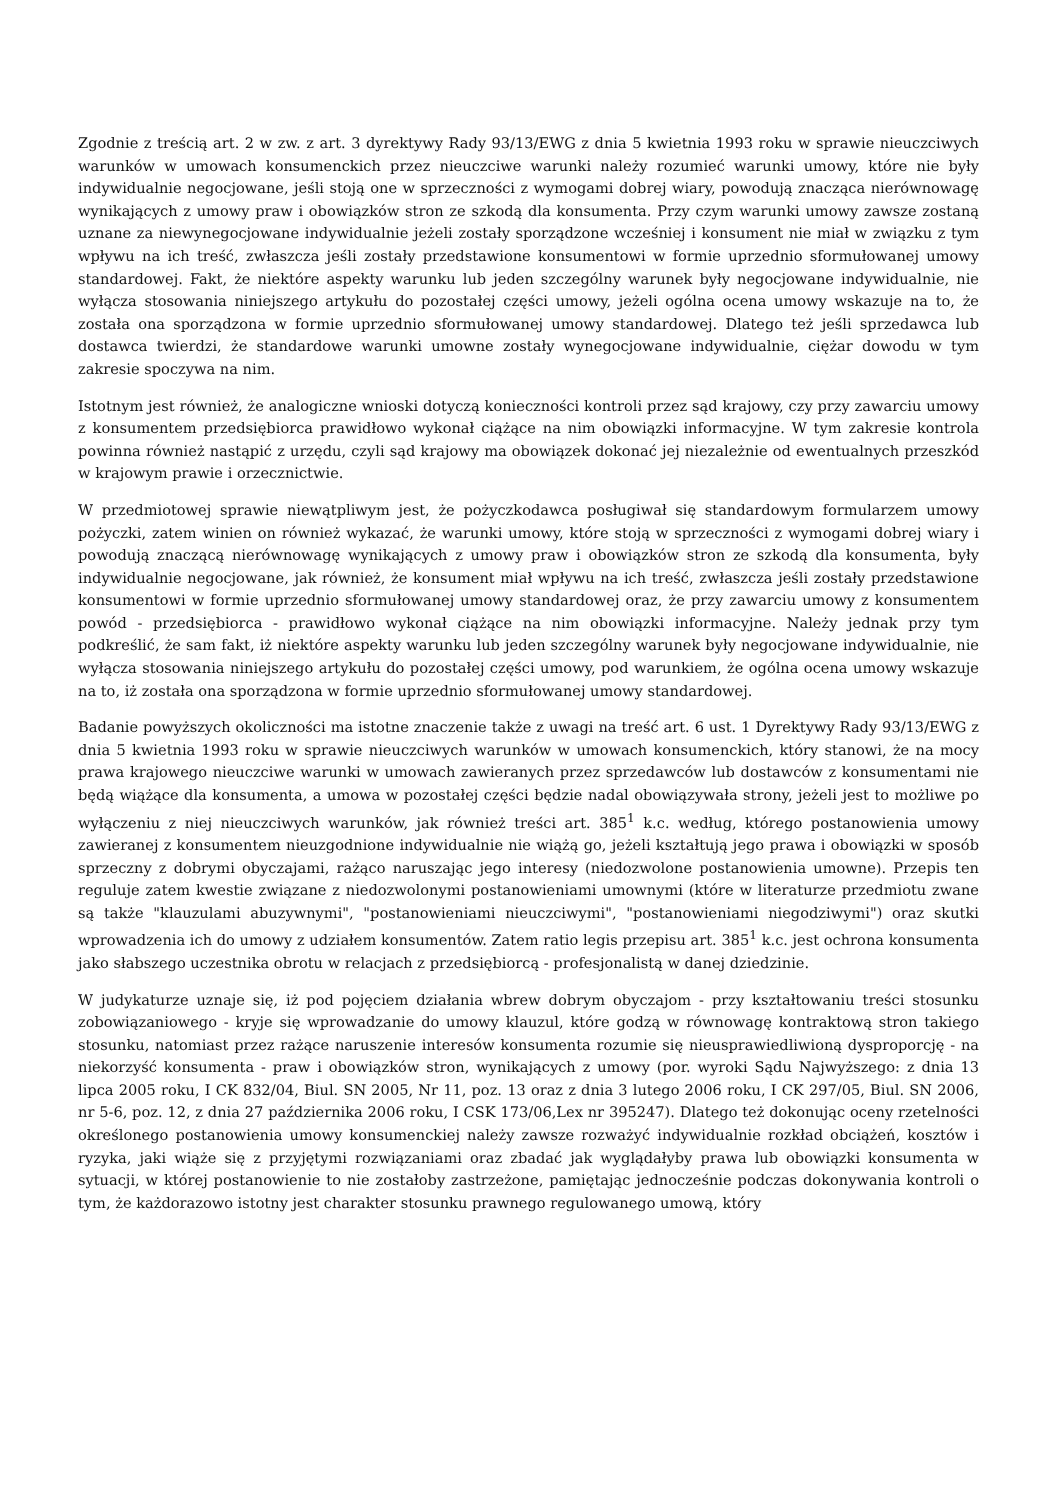Zgodnie z treścią art. 2 w zw. z art. 3 dyrektywy Rady 93/13/EWG z dnia 5 kwietnia 1993 roku w sprawie nieuczciwych warunków w umowach konsumenckich przez nieuczciwe warunki należy rozumieć warunki umowy, które nie były indywidualnie negocjowane, jeśli stoją one w sprzeczności z wymogami dobrej wiary, powodują znacząca nierównowagę wynikających z umowy praw i obowiązków stron ze szkodą dla konsumenta. Przy czym warunki umowy zawsze zostaną uznane za niewynegocjowane indywidualnie jeżeli zostały sporządzone wcześniej i konsument nie miał w związku z tym wpływu na ich treść, zwłaszcza jeśli zostały przedstawione konsumentowi w formie uprzednio sformułowanej umowy standardowej. Fakt, że niektóre aspekty warunku lub jeden szczególny warunek były negocjowane indywidualnie, nie wyłącza stosowania niniejszego artykułu do pozostałej części umowy, jeżeli ogólna ocena umowy wskazuje na to, że została ona sporządzona w formie uprzednio sformułowanej umowy standardowej. Dlatego też jeśli sprzedawca lub dostawca twierdzi, że standardowe warunki umowne zostały wynegocjowane indywidualnie, ciężar dowodu w tym zakresie spoczywa na nim.
Istotnym jest również, że analogiczne wnioski dotyczą konieczności kontroli przez sąd krajowy, czy przy zawarciu umowy z konsumentem przedsiębiorca prawidłowo wykonał ciążące na nim obowiązki informacyjne. W tym zakresie kontrola powinna również nastąpić z urzędu, czyli sąd krajowy ma obowiązek dokonać jej niezależnie od ewentualnych przeszkód w krajowym prawie i orzecznictwie.
W przedmiotowej sprawie niewątpliwym jest, że pożyczkodawca posługiwał się standardowym formularzem umowy pożyczki, zatem winien on również wykazać, że warunki umowy, które stoją w sprzeczności z wymogami dobrej wiary i powodują znaczącą nierównowagę wynikających z umowy praw i obowiązków stron ze szkodą dla konsumenta, były indywidualnie negocjowane, jak również, że konsument miał wpływu na ich treść, zwłaszcza jeśli zostały przedstawione konsumentowi w formie uprzednio sformułowanej umowy standardowej oraz, że przy zawarciu umowy z konsumentem powód - przedsiębiorca - prawidłowo wykonał ciążące na nim obowiązki informacyjne. Należy jednak przy tym podkreślić, że sam fakt, iż niektóre aspekty warunku lub jeden szczególny warunek były negocjowane indywidualnie, nie wyłącza stosowania niniejszego artykułu do pozostałej części umowy, pod warunkiem, że ogólna ocena umowy wskazuje na to, iż została ona sporządzona w formie uprzednio sformułowanej umowy standardowej.
Badanie powyższych okoliczności ma istotne znaczenie także z uwagi na treść art. 6 ust. 1 Dyrektywy Rady 93/13/EWG z dnia 5 kwietnia 1993 roku w sprawie nieuczciwych warunków w umowach konsumenckich, który stanowi, że na mocy prawa krajowego nieuczciwe warunki w umowach zawieranych przez sprzedawców lub dostawców z konsumentami nie będą wiążące dla konsumenta, a umowa w pozostałej części będzie nadal obowiązywała strony, jeżeli jest to możliwe po wyłączeniu z niej nieuczciwych warunków, jak również treści art. 385<sup>1</sup> k.c. według, którego postanowienia umowy zawieranej z konsumentem nieuzgodnione indywidualnie nie wiążą go, jeżeli kształtują jego prawa i obowiązki w sposób sprzeczny z dobrymi obyczajami, rażąco naruszając jego interesy (niedozwolone postanowienia umowne). Przepis ten reguluje zatem kwestie związane z niedozwolonymi postanowieniami umownymi (które w literaturze przedmiotu zwane są także "klauzulami abuzywnymi", "postanowieniami nieuczciwymi", "postanowieniami niegodziwymi") oraz skutki wprowadzenia ich do umowy z udziałem konsumentów. Zatem ratio legis przepisu art. 385<sup>1</sup> k.c. jest ochrona konsumenta jako słabszego uczestnika obrotu w relacjach z przedsiębiorcą - profesjonalistą w danej dziedzinie.
W judykaturze uznaje się, iż pod pojęciem działania wbrew dobrym obyczajom - przy kształtowaniu treści stosunku zobowiązaniowego - kryje się wprowadzanie do umowy klauzul, które godzą w równowagę kontraktową stron takiego stosunku, natomiast przez rażące naruszenie interesów konsumenta rozumie się nieusprawiedliwioną dysproporcję - na niekorzyść konsumenta - praw i obowiązków stron, wynikających z umowy (por. wyroki Sądu Najwyższego: z dnia 13 lipca 2005 roku, I CK 832/04, Biul. SN 2005, Nr 11, poz. 13 oraz z dnia 3 lutego 2006 roku, I CK 297/05, Biul. SN 2006, nr 5-6, poz. 12, z dnia 27 października 2006 roku, I CSK 173/06,Lex nr 395247). Dlatego też dokonując oceny rzetelności określonego postanowienia umowy konsumenckiej należy zawsze rozważyć indywidualnie rozkład obciążeń, kosztów i ryzyka, jaki wiąże się z przyjętymi rozwiązaniami oraz zbadać jak wyglądałyby prawa lub obowiązki konsumenta w sytuacji, w której postanowienie to nie zostałoby zastrzeżone, pamiętając jednocześnie podczas dokonywania kontroli o tym, że każdorazowo istotny jest charakter stosunku prawnego regulowanego umową, który